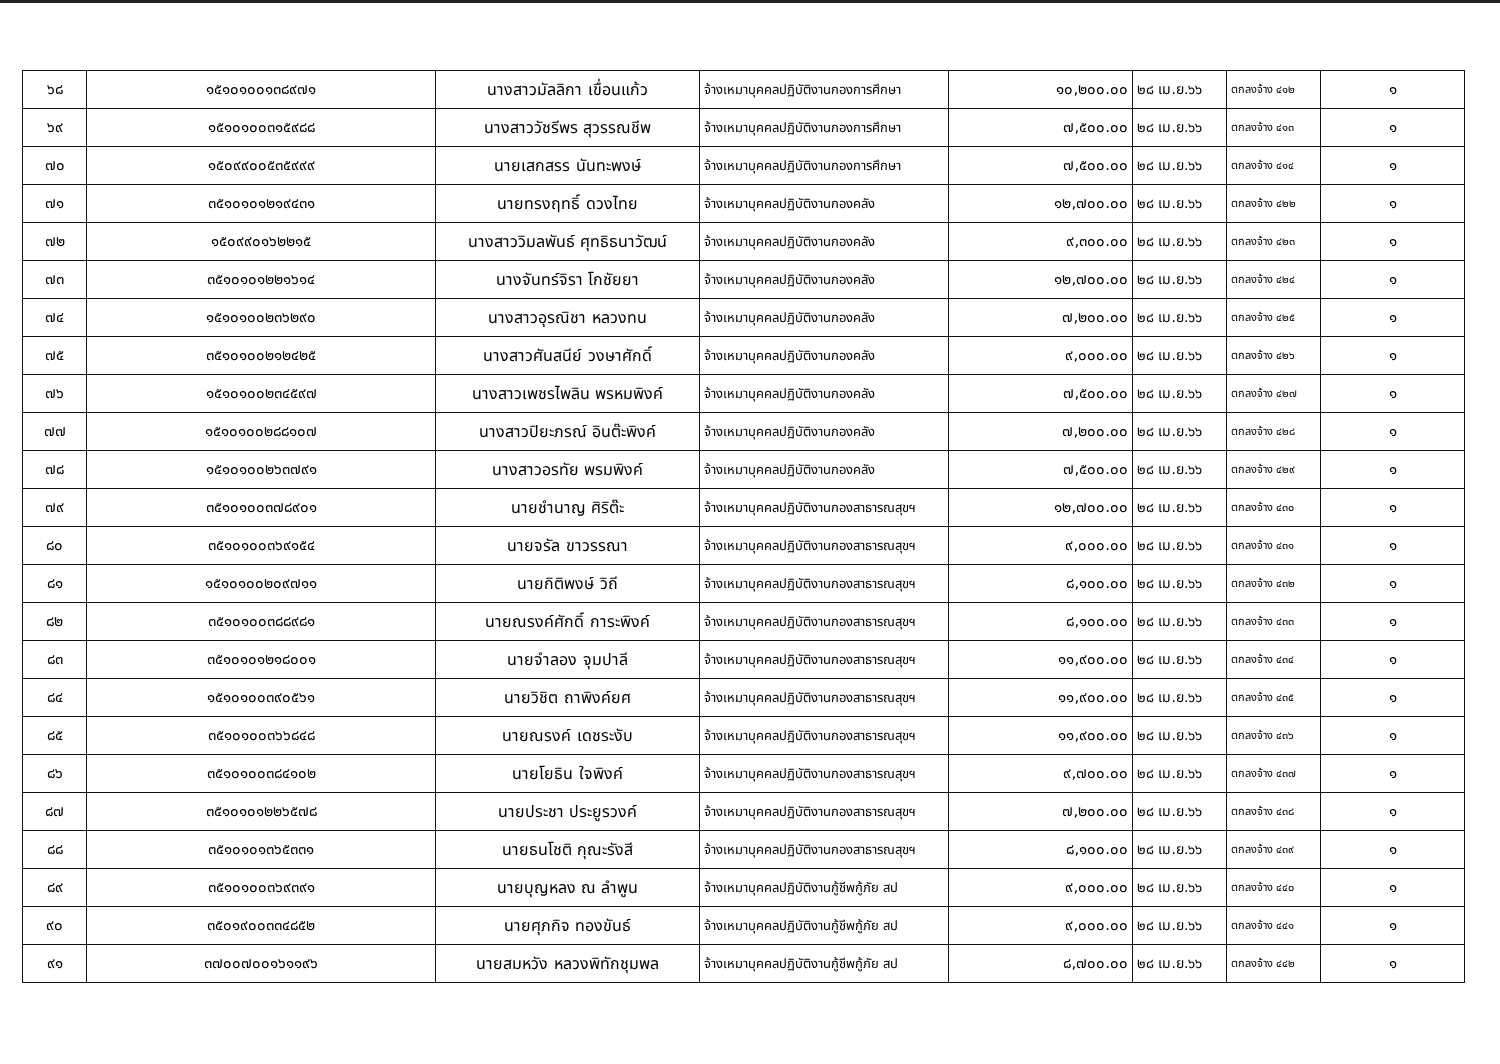| ๖๘ | ๑๕๑๐๑๐๐๑๓๘๙๗๑ | นางสาวมัลลิกา เขื่อนแก้ว | จ้างเหมาบุคคลปฏิบัติงานกองการศึกษา | ๑๐,๒๐๐.๐๐ | ๒๘ เม.ย.๖๖ | ตกลงจ้าง ๔๑๒ | ๑ |
| ๖๙ | ๑๕๑๐๑๐๐๓๑๕๙๘๘ | นางสาววัชรีพร สุวรรณชีพ | จ้างเหมาบุคคลปฏิบัติงานกองการศึกษา | ๗,๕๐๐.๐๐ | ๒๘ เม.ย.๖๖ | ตกลงจ้าง ๔๑๓ | ๑ |
| ๗๐ | ๑๕๐๙๙๐๐๕๓๕๙๙๙ | นายเสกสรร นันทะพงษ์ | จ้างเหมาบุคคลปฏิบัติงานกองการศึกษา | ๗,๕๐๐.๐๐ | ๒๘ เม.ย.๖๖ | ตกลงจ้าง ๔๑๔ | ๑ |
| ๗๑ | ๓๕๑๐๑๐๑๒๑๙๔๓๑ | นายทรงฤทธิ์ ดวงไทย | จ้างเหมาบุคคลปฏิบัติงานกองคลัง | ๑๒,๗๐๐.๐๐ | ๒๘ เม.ย.๖๖ | ตกลงจ้าง ๔๒๒ | ๑ |
| ๗๒ | ๑๕๐๙๙๐๑๖๒๒๑๕ | นางสาววิมลพันธ์ ศุทธิธนาวัฒน์ | จ้างเหมาบุคคลปฏิบัติงานกองคลัง | ๙,๓๐๐.๐๐ | ๒๘ เม.ย.๖๖ | ตกลงจ้าง ๔๒๓ | ๑ |
| ๗๓ | ๓๕๑๐๑๐๑๒๒๑๖๑๔ | นางจันทร์จิรา โกชัยยา | จ้างเหมาบุคคลปฏิบัติงานกองคลัง | ๑๒,๗๐๐.๐๐ | ๒๘ เม.ย.๖๖ | ตกลงจ้าง ๔๒๔ | ๑ |
| ๗๔ | ๑๕๑๐๑๐๐๒๓๖๒๙๐ | นางสาวอุรณิชา หลวงทน | จ้างเหมาบุคคลปฏิบัติงานกองคลัง | ๗,๒๐๐.๐๐ | ๒๘ เม.ย.๖๖ | ตกลงจ้าง ๔๒๕ | ๑ |
| ๗๕ | ๓๕๑๐๑๐๐๒๑๒๔๒๕ | นางสาวศันสนีย์ วงษาศักดิ์ | จ้างเหมาบุคคลปฏิบัติงานกองคลัง | ๙,๐๐๐.๐๐ | ๒๘ เม.ย.๖๖ | ตกลงจ้าง ๔๒๖ | ๑ |
| ๗๖ | ๑๕๑๐๑๐๐๒๓๔๕๙๗ | นางสาวเพชรไพลิน พรหมพิงค์ | จ้างเหมาบุคคลปฏิบัติงานกองคลัง | ๗,๕๐๐.๐๐ | ๒๘ เม.ย.๖๖ | ตกลงจ้าง ๔๒๗ | ๑ |
| ๗๗ | ๑๕๑๐๑๐๐๒๘๘๑๐๗ | นางสาวปิยะภรณ์ อินต๊ะพิงค์ | จ้างเหมาบุคคลปฏิบัติงานกองคลัง | ๗,๒๐๐.๐๐ | ๒๘ เม.ย.๖๖ | ตกลงจ้าง ๔๒๘ | ๑ |
| ๗๘ | ๑๕๑๐๑๐๐๒๖๓๗๙๑ | นางสาวอรทัย พรมพิงค์ | จ้างเหมาบุคคลปฏิบัติงานกองคลัง | ๗,๕๐๐.๐๐ | ๒๘ เม.ย.๖๖ | ตกลงจ้าง ๔๒๙ | ๑ |
| ๗๙ | ๓๕๑๐๑๐๐๓๗๘๙๐๑ | นายชำนาญ ศิริต๊ะ | จ้างเหมาบุคคลปฏิบัติงานกองสาธารณสุขฯ | ๑๒,๗๐๐.๐๐ | ๒๘ เม.ย.๖๖ | ตกลงจ้าง ๔๓๐ | ๑ |
| ๘๐ | ๓๕๑๐๑๐๐๓๖๙๑๕๔ | นายจรัล ขาวรรณา | จ้างเหมาบุคคลปฏิบัติงานกองสาธารณสุขฯ | ๙,๐๐๐.๐๐ | ๒๘ เม.ย.๖๖ | ตกลงจ้าง ๔๓๑ | ๑ |
| ๘๑ | ๑๕๑๐๑๐๐๒๐๙๗๑๑ | นายกิติพงษ์ วิถี | จ้างเหมาบุคคลปฏิบัติงานกองสาธารณสุขฯ | ๘,๑๐๐.๐๐ | ๒๘ เม.ย.๖๖ | ตกลงจ้าง ๔๓๒ | ๑ |
| ๘๒ | ๓๕๑๐๑๐๐๓๘๘๙๘๑ | นายณรงค์ศักดิ์ การะพิงค์ | จ้างเหมาบุคคลปฏิบัติงานกองสาธารณสุขฯ | ๘,๑๐๐.๐๐ | ๒๘ เม.ย.๖๖ | ตกลงจ้าง ๔๓๓ | ๑ |
| ๘๓ | ๓๕๑๐๑๐๑๒๑๘๐๐๑ | นายจำลอง จุมปาลี | จ้างเหมาบุคคลปฏิบัติงานกองสาธารณสุขฯ | ๑๑,๙๐๐.๐๐ | ๒๘ เม.ย.๖๖ | ตกลงจ้าง ๔๓๔ | ๑ |
| ๘๔ | ๑๕๑๐๑๐๐๓๙๐๕๖๑ | นายวิชิต ถาพิงค์ยศ | จ้างเหมาบุคคลปฏิบัติงานกองสาธารณสุขฯ | ๑๑,๙๐๐.๐๐ | ๒๘ เม.ย.๖๖ | ตกลงจ้าง ๔๓๕ | ๑ |
| ๘๕ | ๓๕๑๐๑๐๐๓๖๖๘๔๘ | นายณรงค์ เดชระงับ | จ้างเหมาบุคคลปฏิบัติงานกองสาธารณสุขฯ | ๑๑,๙๐๐.๐๐ | ๒๘ เม.ย.๖๖ | ตกลงจ้าง ๔๓๖ | ๑ |
| ๘๖ | ๓๕๑๐๑๐๐๓๘๔๑๐๒ | นายโยธิน ใจพิงค์ | จ้างเหมาบุคคลปฏิบัติงานกองสาธารณสุขฯ | ๙,๗๐๐.๐๐ | ๒๘ เม.ย.๖๖ | ตกลงจ้าง ๔๓๗ | ๑ |
| ๘๗ | ๓๕๑๐๑๐๑๒๒๖๕๗๘ | นายประชา ประยูรวงค์ | จ้างเหมาบุคคลปฏิบัติงานกองสาธารณสุขฯ | ๗,๒๐๐.๐๐ | ๒๘ เม.ย.๖๖ | ตกลงจ้าง ๔๓๘ | ๑ |
| ๘๘ | ๓๕๑๐๑๐๑๓๖๕๓๓๑ | นายธนโชติ กุณะรังสี | จ้างเหมาบุคคลปฏิบัติงานกองสาธารณสุขฯ | ๘,๑๐๐.๐๐ | ๒๘ เม.ย.๖๖ | ตกลงจ้าง ๔๓๙ | ๑ |
| ๘๙ | ๓๕๑๐๑๐๐๓๖๙๓๙๑ | นายบุญหลง ณ ลำพูน | จ้างเหมาบุคคลปฏิบัติงานกู้ชีพกู้ภัย สป | ๙,๐๐๐.๐๐ | ๒๘ เม.ย.๖๖ | ตกลงจ้าง ๔๔๐ | ๑ |
| ๙๐ | ๓๕๐๑๙๐๐๓๓๔๘๕๒ | นายศุภกิจ ทองขันธ์ | จ้างเหมาบุคคลปฏิบัติงานกู้ชีพกู้ภัย สป | ๙,๐๐๐.๐๐ | ๒๘ เม.ย.๖๖ | ตกลงจ้าง ๔๔๑ | ๑ |
| ๙๑ | ๓๗๐๐๗๐๐๑๖๑๑๙๖ | นายสมหวัง หลวงพิทักชุมพล | จ้างเหมาบุคคลปฏิบัติงานกู้ชีพกู้ภัย สป | ๘,๗๐๐.๐๐ | ๒๘ เม.ย.๖๖ | ตกลงจ้าง ๔๔๒ | ๑ |